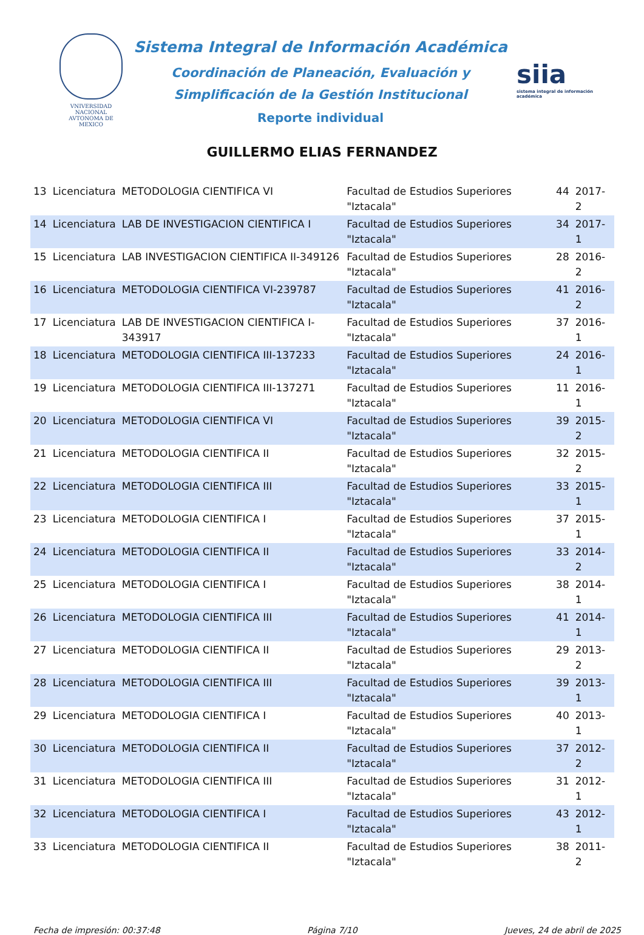VNIVERSIDAD NACIONAL
AVTONOMA DE
MEXICO
Sistema Integral de Información Académica
Coordinación de Planeación, Evaluación y
Simplificación de la Gestión Institucional
Reporte individual
siia
sistema integral de información académica
GUILLERMO ELIAS FERNANDEZ
| 13 | Licenciatura | METODOLOGIA CIENTIFICA VI | Facultad de Estudios Superiores "Iztacala" | 44 | 2017-2 |
| 14 | Licenciatura | LAB DE INVESTIGACION CIENTIFICA I | Facultad de Estudios Superiores "Iztacala" | 34 | 2017-1 |
| 15 | Licenciatura | LAB INVESTIGACION CIENTIFICA II-349126 | Facultad de Estudios Superiores "Iztacala" | 28 | 2016-2 |
| 16 | Licenciatura | METODOLOGIA CIENTIFICA VI-239787 | Facultad de Estudios Superiores "Iztacala" | 41 | 2016-2 |
| 17 | Licenciatura | LAB DE INVESTIGACION CIENTIFICA I-343917 | Facultad de Estudios Superiores "Iztacala" | 37 | 2016-1 |
| 18 | Licenciatura | METODOLOGIA CIENTIFICA III-137233 | Facultad de Estudios Superiores "Iztacala" | 24 | 2016-1 |
| 19 | Licenciatura | METODOLOGIA CIENTIFICA III-137271 | Facultad de Estudios Superiores "Iztacala" | 11 | 2016-1 |
| 20 | Licenciatura | METODOLOGIA CIENTIFICA VI | Facultad de Estudios Superiores "Iztacala" | 39 | 2015-2 |
| 21 | Licenciatura | METODOLOGIA CIENTIFICA II | Facultad de Estudios Superiores "Iztacala" | 32 | 2015-2 |
| 22 | Licenciatura | METODOLOGIA CIENTIFICA III | Facultad de Estudios Superiores "Iztacala" | 33 | 2015-1 |
| 23 | Licenciatura | METODOLOGIA CIENTIFICA I | Facultad de Estudios Superiores "Iztacala" | 37 | 2015-1 |
| 24 | Licenciatura | METODOLOGIA CIENTIFICA II | Facultad de Estudios Superiores "Iztacala" | 33 | 2014-2 |
| 25 | Licenciatura | METODOLOGIA CIENTIFICA I | Facultad de Estudios Superiores "Iztacala" | 38 | 2014-1 |
| 26 | Licenciatura | METODOLOGIA CIENTIFICA III | Facultad de Estudios Superiores "Iztacala" | 41 | 2014-1 |
| 27 | Licenciatura | METODOLOGIA CIENTIFICA II | Facultad de Estudios Superiores "Iztacala" | 29 | 2013-2 |
| 28 | Licenciatura | METODOLOGIA CIENTIFICA III | Facultad de Estudios Superiores "Iztacala" | 39 | 2013-1 |
| 29 | Licenciatura | METODOLOGIA CIENTIFICA I | Facultad de Estudios Superiores "Iztacala" | 40 | 2013-1 |
| 30 | Licenciatura | METODOLOGIA CIENTIFICA II | Facultad de Estudios Superiores "Iztacala" | 37 | 2012-2 |
| 31 | Licenciatura | METODOLOGIA CIENTIFICA III | Facultad de Estudios Superiores "Iztacala" | 31 | 2012-1 |
| 32 | Licenciatura | METODOLOGIA CIENTIFICA I | Facultad de Estudios Superiores "Iztacala" | 43 | 2012-1 |
| 33 | Licenciatura | METODOLOGIA CIENTIFICA II | Facultad de Estudios Superiores "Iztacala" | 38 | 2011-2 |
Fecha de impresión: 00:37:48 Página 7/10 Jueves, 24 de abril de 2025